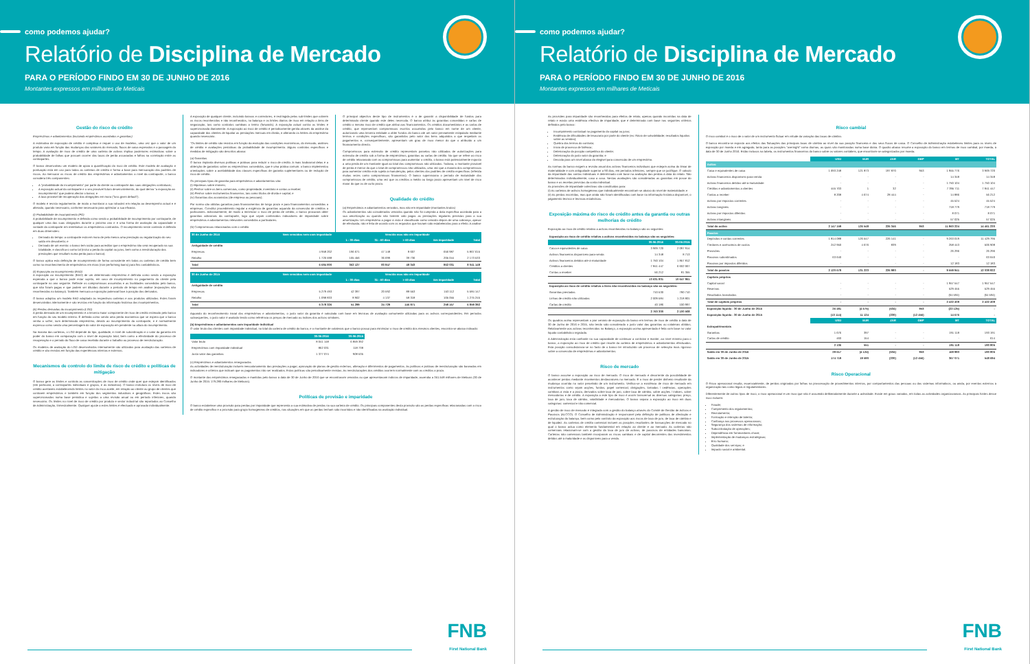como podemos ajudar?
Relatório de Disciplina de Mercado
PARA O PERÍODO FINDO EM 30 DE JUNHO DE 2016
Montantes expressos em milhares de Meticais
Gestão do risco de crédito
Empréstimos e adiantamentos (incluindo empréstimos acordados e garantias)
A estimativa de exposição de crédito é complexa e requer o uso de modelos, uma vez que o valor de um produto varia em função das mudanças das variáveis do mercado, fluxos de caixa esperados e a passagem do tempo. A avaliação de risco de crédito de uma carteira de activos implica posteriores estimativas sobre a probabilidade de falhas que possam ocorrer das taxas de perda associadas e falhas na correlação entre as contrapartes.
O banco desenvolveu um modelo de apoio à quantificação do risco de crédito. Este modelo de avaliação e pontuação está em uso para todas as carteiras de crédito e forma a base para mensuração dos padrões de riscos. Ao mensurar os riscos de crédito dos empréstimos e adiantamentos a nível da contraparte, o banco considera três componentes:
A "probabilidade do incumprimento" por parte do cliente ou contraparte das suas obrigações contratuais;
A exposição actual da contraparte e o seu provável futuro desenvolvimento, do qual deriva "a exposição ao incumprimento" que poderá afectar o banco; e
A taxa provável de recuperação das obrigações em mora ("loss given default").
O modelo é revisto regularmente, de modo a monitorar a sua robustez em relação ao desempenho actual e é alterado, quando necessário, conforme necessário para optimizar a sua eficácia.
(i) Probabilidade de incumprimento (PD)
A probabilidade de incumprimento é definida como sendo a probabilidade de incumprimento por contraparte, de qualquer uma das suas obrigações durante o próximo ano e é uma forma de avaliação da capacidade e vontade da contraparte em reembolsar os empréstimos contraídos. O incumprimento neste contexto é definido em duas dimensões:
Derivado do tempo: a contraparte está em mora de pelo menos uma prestação ou regularização do seu saldo em descoberto; e
Derivado de um evento: o banco tem razão para acreditar que o empréstimo não será recuperado na sua totalidade, e classifica-o como tal (inclui a perda do capital ou juros, bem como a reestruturação das prestações que resultam numa perda para o banco).
O banco aplica esta definição de incumprimento de forma consistente em todas as carteiras de crédito bem como no reconhecimento de empréstimos em mora (non-performing loans) para fins contabilísticos.
(ii) Exposição ao incumprimento (EAD)
A exposição ao incumprimento (EAD) de um determinado empréstimo é definida como sendo a exposição esperada a que o banco pode estar sujeito, em caso de incumprimento no pagamento do cliente pela contraparte no ano seguinte. Reflecte os compromissos assumidos e as facilidades concedidas pelo banco, que não foram pagas e que podem ser diluídas durante o período de tempo em análise (exposições não reconhecidas no balanço). Também mensura a exposição potencial face à posição dos derivados.
O banco adoptou um modelo EAD adaptado às respectivas carteiras e aos produtos utilizados. Estes foram desenvolvidos internamente e são revistos em função da informação histórica dos incumprimentos.
(iii) Perdas derivadas do incumprimento (LGD)
A perda derivada de um incumprimento é a terceira maior componente de risco de crédito estimado pelo banco em função do seu modelo interno. É definida como sendo uma perda económica que se espera que o banco venha a sofrer, num determinado empréstimo, devido ao incumprimento da contraparte, e é normalmente expresso como sendo uma percentagem do valor de exposição em pendente na altura do incumprimento.
Na maioria das carteiras, o LGD depende do tipo, qualidade, e nível de subordinação e o valor da garantia em poder do banco em comparação com o nível de exposição total, bem como a efectividade do processo de recuperação e o período do fluxo de caixa recebido durante o trabalho ou processo de reestruturação.
Os modelos de avaliação do LGD desenvolvidos internamente são utilizados para avaliação das carteiras de crédito e são revistas em função das experiências internas e externas.
Mecanismos de controlo do limite de risco de crédito e políticas de mitigação
O banco gere os limites e controla as concentrações de risco de crédito onde quer que estejam identificados (em particular, a contrapartes individuais e grupos, e às indústrias). O banco estrutura os níveis de risco de crédito aceitáveis estabelecendo limites no valor do risco aceite, em relação ao cliente ou grupo de clientes que contraem empréstimos e também em função dos segmentos industriais e geográficos. Estes riscos são supervisionados numa base periódica e sujeitos a uma revisão anual ou em período inferiores, quando necessário. Os limites no nível de risco de crédito por produto e sector industrial são reportados ao Conselho de Administração, trimestralmente. Qualquer ajuste a estes limites é efectuado e aprovado individualmente.
A exposição de qualquer cliente, incluindo bancos e correctores, é restringida pelos sub-limites que cobrem os riscos reconhecidos e não reconhecidos, no balanço e os limites diários de risco em relação a itens de negociação, tais como contratos cambiais a termo (forwards). A exposição actual contra os limites é supervisionada diariamente. A exposição ao risco de crédito é periodicamente gerida através da análise da capacidade dos clientes de liquidar as prestações mensais em dívida, e alterando os limites do empréstimo quando necessário.
"Os limites de crédito são revistos em função da evolução das condições económicas, do mercado, análises de crédito e avaliações periódicas da probabilidade de incumprimento. Alguns controlos específicos e medidas de mitigação são descritos abaixo:
(a) Garantias
O banco implanta diversas políticas e práticas para reduzir o risco de crédito. A mais tradicional delas é a obtenção de garantias sobre os empréstimos concedidos, que é uma prática comum. o banco implementou orientações sobre a aceitabilidade das classes específicas de garantia suplementares ou de redução de risco de crédito.
Os principais tipos de garantia para empréstimos e adiantamentos são:
(i) Hipotecas sobre imóveis;
(ii) Penhor sobre os bens comerciais, como propriedade, inventário e contas a receber;
(iii) Penhor sobre instrumentos financeiros, tais como títulos de dívida e capital, e
(iv) Garantias dos accionistas (de empresa ou pessoais).
Por norma são obtidas garantias para financiamentos de longo prazo e para financiamentos concedidos a empresas. Constitui procedimento regular a exigência de garantias aquando da concessão de créditos a particulares. Adicionalmente, de modo a minimizar o risco de perda de crédito, o banco procurará obter garantias adicionais da contraparte, logo que sejam conhecidos indicadores de imparidade sobre empréstimos e adiantamentos relevantes concedidos a particulares.
(b) Compromissos relacionados com o crédito
O principal objectivo deste tipo de instrumentos é o de garantir a disponibilidade de fundos para determinado cliente quando este deles necessita. O banco atribui às garantias concedidas e cartas de crédito o mesmo risco de crédito que atribui aos financiamentos. Os créditos documentários e as cartas de crédito, que representam compromissos escritos assumidos pelo banco em nome de um cliente, autorizando uma terceira entidade a obter fundos do banco até um valor previamente estipulado mediante termos e condições específicas, são garantidos pelo valor dos bens adquiridos a que respeitam os pagamentos e, consequentemente, apresentam um grau de risco menor do que o atribuído a um financiamento directo.
Compromissos para extensão de crédito representam parcelas não utilizadas de autorizações para extensão de crédito sob a forma de empréstimos, garantias ou cartas de crédito. No que se refere ao risco de crédito relacionado com os compromissos para aumentar o crédito, o banco está potencialmente exposto a uma perda de um montante igual ao total dos compromissos não utilizados. Todavia, o montante provável de perda é menor do que o total de compromissos não utilizados, uma vez que a maioria dos compromissos para aumentar crédito está sujeita à manutenção, pelos clientes dos padrões de crédito específicos (referida muitas vezes como compromissos financeiros). O banco supervisiona o período de maturidade dos compromissos de crédito, uma vez que os créditos a médio ou longo prazo apresentam um nível de risco maior do que os de curto prazo.
Qualidade do crédito
(a) Empréstimos e adiantamentos vencidos, mas não em imparidade (montantes brutos)
Os adiantamentos são considerados vencidos quando não foi cumprida a data específica acordada para a sua amortização ou quando não tiverem sido pagas as prestações regulares previstas para a sua amortização. Um empréstimo a pagar à vista é classificado como vencido depois de uma cobrança, apesar de efectuada, não é feita de acordo com os requisitos que haviam sido estabelecidos para o efeito. A análise
| 30 de Junho de 2016 | Nem vencidos nem com imparidade | Vencido mas não em imparidade | | | | |
| --- | --- | --- | --- | --- | --- | --- |
| | | 1 - 30 dias | 31 - 60 dias | > 60 dias | Em imparidade | Total |
| Antiguidade de crédito | | | | | | |
| Empresas | 4 958 202 | 196 671 | 47 148 | 8 607 | 656 987 | 5 867 615 |
| Retalho | 1 726 598 | 165 456 | 36 699 | 39 736 | 205 044 | 2 173 533 |
| Total | 6 684 800 | 362 127 | 83 847 | 48 343 | 862 031 | 8 041 148 |
| 30 de Junho de 2015 | Nem vencidos nem com imparidade | Vencido mas não em imparidade | | | | |
| --- | --- | --- | --- | --- | --- | --- |
| | | 1 - 30 dias | 31 - 60 dias | > 60 dias | Em imparidade | Total |
| Antiguidade de crédito | | | | | | |
| Empresas | 5 279 493 | 42 397 | 20 592 | 88 553 | 153 112 | 5 584 147 |
| Retalho | 1 098 833 | 8 902 | 4 137 | 58 318 | 105 055 | 1 275 245 |
| Total | 6 378 326 | 51 299 | 24 729 | 146 871 | 258 167 | 6 859 392 |
Aquando do reconhecimento inicial dos empréstimos e adiantamentos, o justo valor da garantia é calculada com base em técnicas de avaliação comumente utilizadas para os activos correspondentes. Em períodos subsequentes, o justo valor é avaliado tendo como referência os preços de mercado ou índices dos activos similares.
(b) Empréstimos e adiantamentos com imparidade individual
O valor bruto dos clientes com imparidade individual, no total da carteira de crédito do banco, e o montante de colaterais que o banco possui para minimizar o risco de crédito dos mesmos clientes, encontra-se abaixo indicado:
| | 30-06-2016 | 30-06-2015 |
| --- | --- | --- |
| Valor bruto | 8 041 148 | 6 859 392 |
| Empréstimos com imparidade individual | 862 031 | 118 738 |
| Justo valor das garantias | 1 377 074 | 908 535 |
(c) Empréstimos e adiantamentos renegociados
As actividades de reestruturação incluem reescalonamento das prestações a pagar, aprovação de planos de gestão externos, alteração e diferimentos de pagamentos. As políticas e práticas de reestruturação são baseadas em indicadores e critérios que indicam que os pagamentos irão ser realizados. Estas políticas são periodicamente revistas. As reestruturações dos créditos ocorrem normalmente com os créditos a prazo.
O montante dos empréstimos renegociados e mantidos pelo banco à data de 30 de Junho de 2016 que se encontravam vencidos ou que apresentavam indícios de imparidade, ascendia a 351.548 milhares de Meticais (30 de Junho de 2015: 179.280 milhares de Meticais).
Políticas de provisão e imparidade
O banco estabelece uma provisão para perdas por imparidade que representa a sua estimativa de perdas na sua carteira de crédito. Os principais componentes desta provisão são as perdas específicas relacionadas com o risco de crédito específico e a provisão para grupo homogéneos de créditos, nas situações em que as perdas tenham sido incorridas e não identificadas na avaliação individual.
FNB
First National Bank
como podemos ajudar?
Relatório de Disciplina de Mercado
PARA O PERÍODO FINDO EM 30 DE JUNHO DE 2016
Montantes expressos em milhares de Meticais
As provisões para imparidade são reconhecidas para efeitos de relato, apenas quando incorridas na data de relato e exista uma evidência efectiva de imparidade, que é determinada com base nos seguintes critérios definidos pelo banco:
Incumprimento contratual no pagamento do capital ou juros;
Evidência de dificuldades de tesouraria por parte do cliente (ex: Rácio de solvabilidade; resultados líquidos sobre as vendas);
Quebra dos termos do contrato;
Início de processo de falência;
Deterioração da posição competitiva do cliente;
Deterioração do justo valor da garantia; e
Descida para um nível abaixo do elegível para concessão de um empréstimo.
As normas do banco exigem a revisão anual dos activos financeiros individuais que estejam acima do limiar de materialidade e com antiguidade superior a 90 dias, em períodos inferiores, sempre que se justifique. O cálculo da imparidade das contas individuais é determinado com base na avaliação das perdas à data do relato. São determinados individualmente, caso a caso. Nestas avaliações são consideradas as garantias em posse do banco e as receitas previstas da conta individual.
As provisões de imparidade colectivas são constituídas para:
(i) As carteiras de activos homogéneos que individualmente encontram-se abaixo do nível de materialidade; e
(ii) As perdas incorridas, mas que ainda não foram identificadas com base na informação histórica disponível, o julgamento técnico e técnicas estatísticas.
Exposição máxima do risco de crédito antes da garantia ou outras melhorias de crédito
Exposição ao risco de crédito relativo a activos reconhecidos no balanço são os seguintes:
| Exposição ao risco de crédito relativo a activos reconhecidos no balanço são os seguintes: | | |
| | 30-06-2016 | 30-06-2015 |
| Caixa e equivalentes de caixa | 3 969 720 | 2 097 914 |
| Activos financeiros disponíveis-para-venda | 14 348 | 8 713 |
| Activos financeiros detidos-até-à-maturidade | 1 750 104 | 1 857 812 |
| Créditos a clientes | 7 841 447 | 6 602 067 |
| Contas a receber | 56 212 | 81 355 |
| | 13 631 831 | 10 647 861 |
| Exposição ao risco de crédito relativo a itens não reconhecidos no balanço são os seguintes: | | |
| Garantias prestadas | 710 530 | 780 710 |
| Linhas de crédito não utilizadas | 2 009 584 | 1 218 801 |
| Cartas de crédito | 40 186 | 100 997 |
| | 2 760 300 | 2 100 508 |
Os quadros acima representam o pior cenário de exposição do banco em termos de risco de crédito à data de 30 de Junho de 2016 e 2015, não tendo sido considerado o justo valor das garantias ou colaterais obtidos. Relativamente aos activos reconhecidos no Balanço, a exposição acima apresentada é feita com base no valor líquido contabilístico registado.
A Administração está confiante na sua capacidade de continuar a controlar e manter, ao nível mínimo para o banco, a exposição ao risco de crédito que resulte da carteira de empréstimos e adiantamentos efectuados. Esta posição consubstancia-se no facto de o banco ter introduzido um processo de selecção mais rigoroso sobre a concessão de empréstimos e adiantamentos.
Risco de mercado
O banco assume a exposição ao risco de mercado. O risco de mercado é decorrente da possibilidade de acontecer perdas mediante movimentos desfavoráveis no mercado. É o risco de perder dinheiro resultante da mudança ocorrida no valor percebido de um instrumento. Verifica-se a existência de risco de mercado em instrumentos como sejam acções, fundos, papel comercial, obrigações, tomadas / cedências, operações cambiais à vista e a prazo, derivados sobre taxa de juro, sobre taxa de câmbio, sobre acções / índices, sobre mercadorias e de crédito. A exposição a este tipo de risco é assim transversal às diversas categorias: preço, taxa de juro, taxa de câmbio, volatilidade e mercadorias. O banco separa a exposição ao risco em duas categorias: comercial e não comercial.
A gestão de risco de mercado é integrada com a gestão do balanço através do Comité de Gestão de Activos e Passivos (ALCCO). O Conselho de Administração é responsável pela definição de políticas de afectação e estruturação do balanço, bem como pelo controlo da exposição aos riscos de taxa de juro, de taxa de câmbio e de liquidez. As carteiras de crédito comercial incluem as posições resultantes de transacções de mercado no qual o banco actua como elemento fundamental em relação ao cliente e ao mercado. As carteiras não comerciais relacionam-se com a gestão da taxa de juro de activos, de passivos de entidades bancárias. Carteiras não comerciais também incorporam os riscos cambiais e de capital decorrentes dos investimentos detidos até à maturidade e os disponíveis para a venda.
Risco cambial
O risco cambial é o risco de o valor de um instrumento flutuar em virtude da variação das taxas de câmbio.
O banco encontra-se exposto aos efeitos das flutuações das principais taxas de câmbio ao nível da sua posição financeira e dos seus fluxos de caixa. O Conselho de Administração estabeleceu limites para os níveis de exposição por moeda e em agregado, tanto para as posições "overnight" como diurnas, as quais são monitoradas numa base diária. O quadro abaixo resume a exposição do banco em termos de risco cambial, por moeda, à data de 30 de Junho 2016. Estão inclusos na tabela, os instrumentos financeiros do banco sobre os valores contábeis, que encontram-se categorizados por moeda.
| | USD | EUR | ZAR | GBP | MT | TOTAL |
| Activo | | | | | | |
| Caixa e equivalentes de caixa | 1 693 248 | 121 873 | 197 870 | 953 | 1 955 776 | 3 969 720 |
| Activos financeiros disponíveis-para-venda | - | - | - | - | 14 348 | 14 348 |
| Activos financeiros detidos-até-à-maturidade | - | - | - | - | 1 750 104 | 1 750 104 |
| Créditos e adiantamentos a clientes | 445 703 | 1 | 32 | - | 7 395 711 | 7 841 447 |
| Contas a receber | 8 208 | 4 674 | 28 444 | - | 14 886 | 56 212 |
| Activos por impostos correntes | - | - | - | - | 45 524 | 45 524 |
| Activos tangíveis | - | - | - | - | 718 779 | 718 779 |
| Activos por impostos diferidos | - | - | - | - | 8 071 | 8 071 |
| Activos intangíveis | - | - | - | - | 57 025 | 57 025 |
| Total do activo | 2 147 159 | 126 548 | 226 346 | 953 | 11 960 224 | 14 461 230 |
| Passivo | | | | | | |
| Depósitos e contas correntes | 1 814 088 | 126 547 | 226 141 | - | 9 263 019 | 11 429 795 |
| Credores e acréscimos de custos | 242 950 | 4 676 | 839 | - | 258 443 | 506 908 |
| Provisões | - | - | - | - | 26 296 | 26 296 |
| Passivos subordinados | 63 640 | - | - | - | - | 63 640 |
| Passivos por impostos diferidos | - | - | - | - | 12 183 | 12 183 |
| Total do passivo | 2 120 678 | 131 223 | 226 980 | - | 9 559 941 | 12 038 822 |
| Capitais próprios | | | | | | |
| Capital social | - | - | - | - | 1 957 547 | 1 957 547 |
| Reservas | - | - | - | - | 529 455 | 529 455 |
| Resultados transitados | - | - | - | - | (64 594) | (64 594) |
| Total de capitais próprios | - | - | - | - | 2 422 408 | 2 422 408 |
| Exposição líquida - 30 de Junho de 2016 | 26 481 | (4 675) | (634) | 953 | (22 125) | - |
| Exposição líquida - 30 de Junho de 2015 | (13 114) | 11 124 | (230) | (12 456) | 14 676 | - |
| | USD | EUR | ZAR | GBP | MT | TOTAL |
| Extrapatrimoniais | | | | | | |
| Garantias | 1 676 | 397 | - | - | 191 118 | 193 191 |
| Cartas de crédito | 460 | 154 | - | - | - | 614 |
| | 2 136 | 551 | - | - | 191 118 | 193 805 |
| Saldo em 30 de Junho de 2016 | 28 617 | (4 124) | (634) | 953 | 168 993 | 193 805 |
| Saldo em 30 de Junho de 2015 | 174 719 | 19 590 | (230) | (12 456) | 367 071 | 548 694 |
Risco Operacional
O Risco operacional resulta, essencialmente, de perdas originadas por falhas na prossecução de procedimentos internos, por comportamentos das pessoas ou dos sistemas informáticos, ou ainda, por eventos externos à organização tais como legais e regulamentares.
Diferentemente de outros tipos de risco, o risco operacional é um risco que não é assumido deliberadamente durante a actividade. Existe em graus variados, em todas as actividades organizacionais. As principais fontes desse risco incluem:
Fraude;
Cumprimento dos regulamentos;
Recrutamento;
Formação e retenção de talento;
Confiança nos processos operacionais;
Segurança dos sistemas de informação;
Subcontratação de operações;
Dependência em fornecedores chave;
Implementação de mudanças estratégicas;
Erro humano;
Qualidade dos serviços; e
Impacto social e ambiental.
FNB
First National Bank